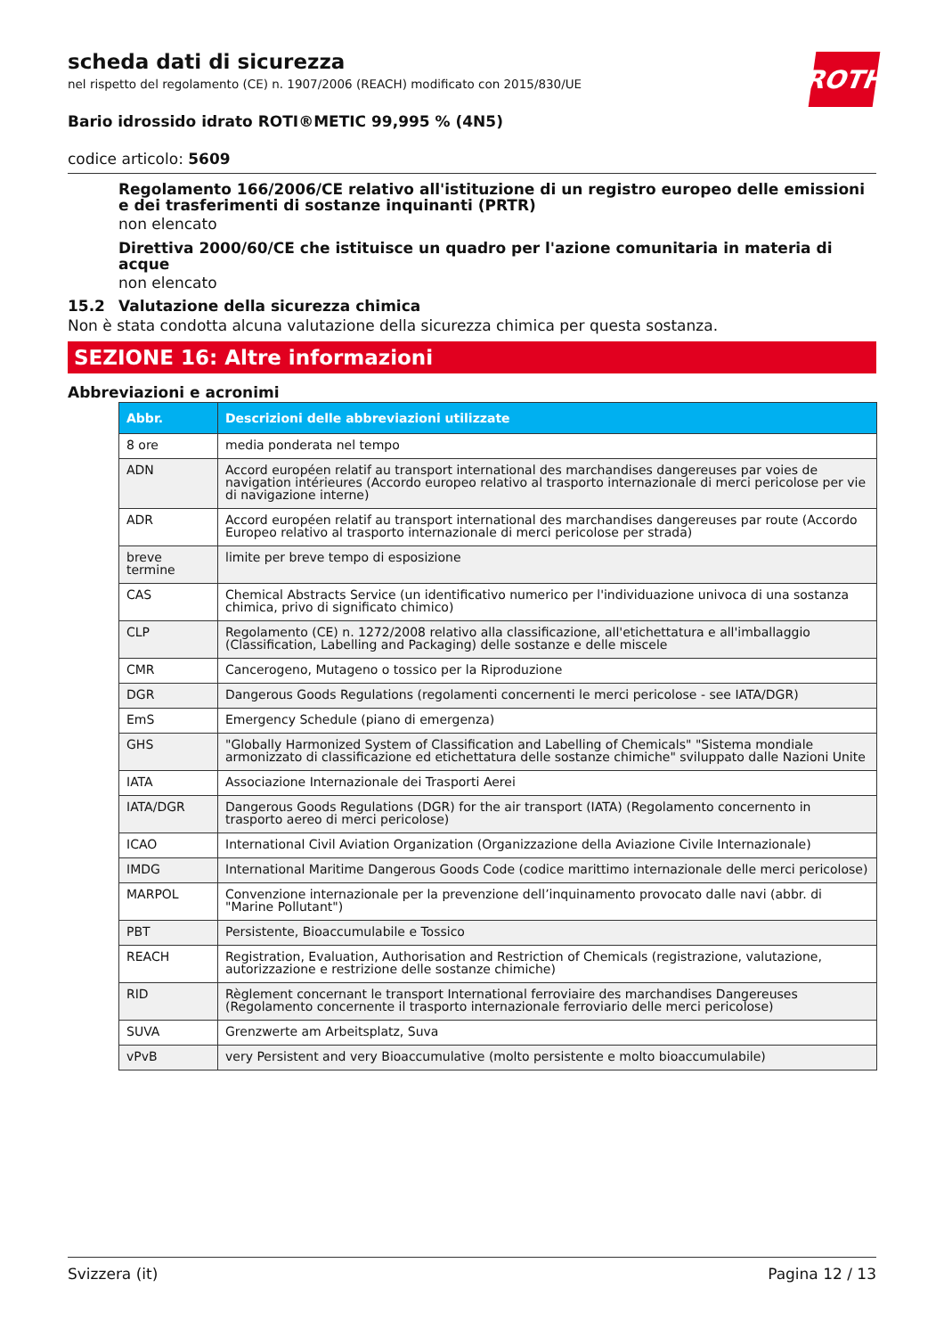ROTH
scheda dati di sicurezza
nel rispetto del regolamento (CE) n. 1907/2006 (REACH) modificato con 2015/830/UE
Bario idrossido idrato ROTI®METIC 99,995 % (4N5)
codice articolo: 5609
Regolamento 166/2006/CE relativo all'istituzione di un registro europeo delle emissioni e dei trasferimenti di sostanze inquinanti (PRTR)
non elencato
Direttiva 2000/60/CE che istituisce un quadro per l'azione comunitaria in materia di acque
non elencato
15.2 Valutazione della sicurezza chimica
Non è stata condotta alcuna valutazione della sicurezza chimica per questa sostanza.
SEZIONE 16: Altre informazioni
Abbreviazioni e acronimi
| Abbr. | Descrizioni delle abbreviazioni utilizzate |
| --- | --- |
| 8 ore | media ponderata nel tempo |
| ADN | Accord européen relatif au transport international des marchandises dangereuses par voies de navigation intérieures (Accordo europeo relativo al trasporto internazionale di merci pericolose per vie di navigazione interne) |
| ADR | Accord européen relatif au transport international des marchandises dangereuses par route (Accordo Europeo relativo al trasporto internazionale di merci pericolose per strada) |
| breve termine | limite per breve tempo di esposizione |
| CAS | Chemical Abstracts Service (un identificativo numerico per l'individuazione univoca di una sostanza chimica, privo di significato chimico) |
| CLP | Regolamento (CE) n. 1272/2008 relativo alla classificazione, all'etichettatura e all'imballaggio (Classification, Labelling and Packaging) delle sostanze e delle miscele |
| CMR | Cancerogeno, Mutageno o tossico per la Riproduzione |
| DGR | Dangerous Goods Regulations (regolamenti concernenti le merci pericolose - see IATA/DGR) |
| EmS | Emergency Schedule (piano di emergenza) |
| GHS | "Globally Harmonized System of Classification and Labelling of Chemicals" "Sistema mondiale armonizzato di classificazione ed etichettatura delle sostanze chimiche" sviluppato dalle Nazioni Unite |
| IATA | Associazione Internazionale dei Trasporti Aerei |
| IATA/DGR | Dangerous Goods Regulations (DGR) for the air transport (IATA) (Regolamento concernento in trasporto aereo di merci pericolose) |
| ICAO | International Civil Aviation Organization (Organizzazione della Aviazione Civile Internazionale) |
| IMDG | International Maritime Dangerous Goods Code (codice marittimo internazionale delle merci pericolose) |
| MARPOL | Convenzione internazionale per la prevenzione dell’inquinamento provocato dalle navi (abbr. di "Marine Pollutant") |
| PBT | Persistente, Bioaccumulabile e Tossico |
| REACH | Registration, Evaluation, Authorisation and Restriction of Chemicals (registrazione, valutazione, autorizzazione e restrizione delle sostanze chimiche) |
| RID | Règlement concernant le transport International ferroviaire des marchandises Dangereuses (Regolamento concernente il trasporto internazionale ferroviario delle merci pericolose) |
| SUVA | Grenzwerte am Arbeitsplatz, Suva |
| vPvB | very Persistent and very Bioaccumulative (molto persistente e molto bioaccumulabile) |
Svizzera (it) Pagina 12 / 13